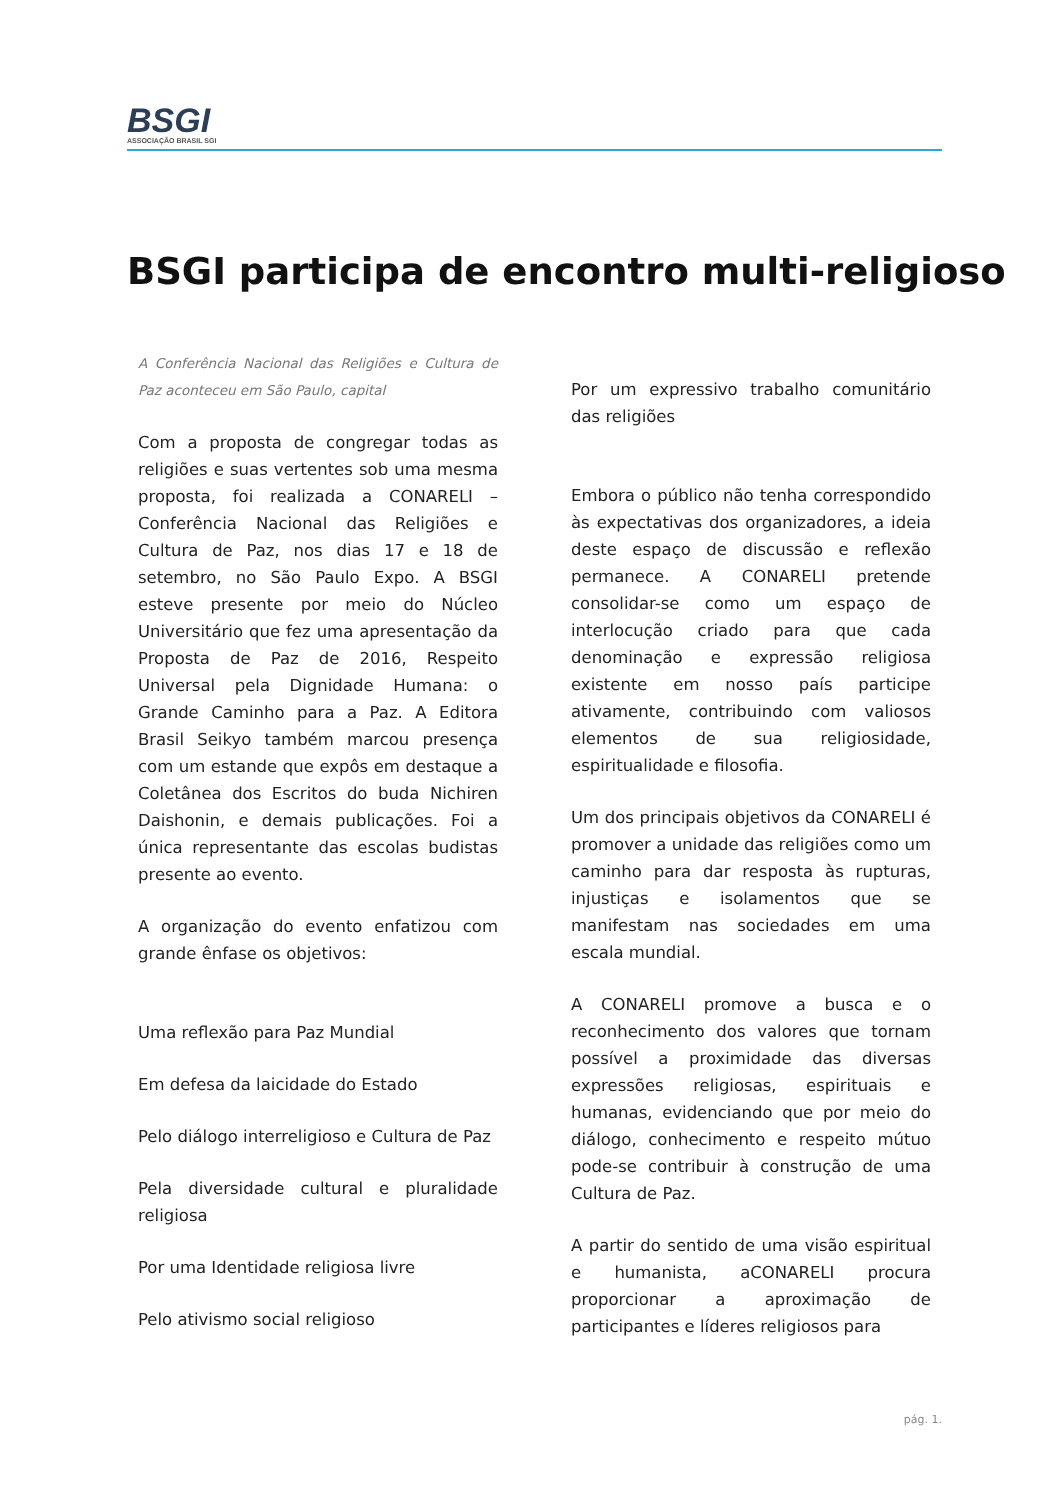BSGI
ASSOCIAÇÃO BRASIL SGI
BSGI participa de encontro multi-religioso
A Conferência Nacional das Religiões e Cultura de Paz aconteceu em São Paulo, capital
Com a proposta de congregar todas as religiões e suas vertentes sob uma mesma proposta, foi realizada a CONARELI – Conferência Nacional das Religiões e Cultura de Paz, nos dias 17 e 18 de setembro, no São Paulo Expo. A BSGI esteve presente por meio do Núcleo Universitário que fez uma apresentação da Proposta de Paz de 2016, Respeito Universal pela Dignidade Humana: o Grande Caminho para a Paz. A Editora Brasil Seikyo também marcou presença com um estande que expôs em destaque a Coletânea dos Escritos do buda Nichiren Daishonin, e demais publicações. Foi a única representante das escolas budistas presente ao evento.
A organização do evento enfatizou com grande ênfase os objetivos:
Uma reflexão para Paz Mundial
Em defesa da laicidade do Estado
Pelo diálogo interreligioso e Cultura de Paz
Pela diversidade cultural e pluralidade religiosa
Por uma Identidade religiosa livre
Pelo ativismo social religioso
Por um expressivo trabalho comunitário das religiões
Embora o público não tenha correspondido às expectativas dos organizadores, a ideia deste espaço de discussão e reflexão permanece. A CONARELI pretende consolidar-se como um espaço de interlocução criado para que cada denominação e expressão religiosa existente em nosso país participe ativamente, contribuindo com valiosos elementos de sua religiosidade, espiritualidade e filosofia.
Um dos principais objetivos da CONARELI é promover a unidade das religiões como um caminho para dar resposta às rupturas, injustiças e isolamentos que se manifestam nas sociedades em uma escala mundial.
A CONARELI promove a busca e o reconhecimento dos valores que tornam possível a proximidade das diversas expressões religiosas, espirituais e humanas, evidenciando que por meio do diálogo, conhecimento e respeito mútuo pode-se contribuir à construção de uma Cultura de Paz.
A partir do sentido de uma visão espiritual e humanista, aCONARELI procura proporcionar a aproximação de participantes e líderes religiosos para
pág. 1.